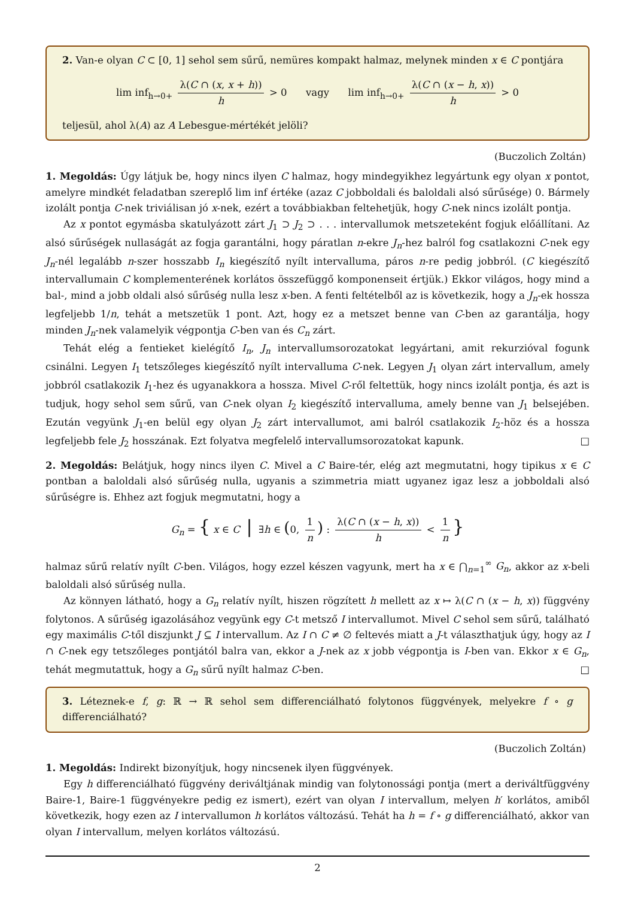2. Van-e olyan C ⊂ [0, 1] sehol sem sűrű, nemüres kompakt halmaz, melynek minden x ∈ C pontjára
lim inf<sub>h→0+</sub> λ(C ∩ (x, x + h)) h > 0 vagy lim inf<sub>h→0+</sub> λ(C ∩ (x − h, x)) h > 0
teljesül, ahol λ(A) az A Lebesgue-mértékét jelöli?
(Buczolich Zoltán)
1. Megoldás: Úgy látjuk be, hogy nincs ilyen C halmaz, hogy mindegyikhez legyártunk egy olyan x pontot, amelyre mindkét feladatban szereplő lim inf értéke (azaz C jobboldali és baloldali alsó sűrűsége) 0. Bármely izolált pontja C-nek triviálisan jó x-nek, ezért a továbbiakban feltehetjük, hogy C-nek nincs izolált pontja.
Az x pontot egymásba skatulyázott zárt J<sub>1</sub> ⊃ J<sub>2</sub> ⊃ . . . intervallumok metszeteként fogjuk előállítani. Az alsó sűrűségek nullaságát az fogja garantálni, hogy páratlan n-ekre J<sub>n</sub>-hez balról fog csatlakozni C-nek egy J<sub>n</sub>-nél legalább n-szer hosszabb I<sub>n</sub> kiegészítő nyílt intervalluma, páros n-re pedig jobbról. (C kiegészítő intervallumain C komplementerének korlátos összefüggő komponenseit értjük.) Ekkor világos, hogy mind a bal-, mind a jobb oldali alsó sűrűség nulla lesz x-ben. A fenti feltételből az is következik, hogy a J<sub>n</sub>-ek hossza legfeljebb 1/n, tehát a metszetük 1 pont. Azt, hogy ez a metszet benne van C-ben az garantálja, hogy minden J<sub>n</sub>-nek valamelyik végpontja C-ben van és C<sub>n</sub> zárt.
Tehát elég a fentieket kielégítő I<sub>n</sub>, J<sub>n</sub> intervallumsorozatokat legyártani, amit rekurzióval fogunk csinálni. Legyen I<sub>1</sub> tetszőleges kiegészítő nyílt intervalluma C-nek. Legyen J<sub>1</sub> olyan zárt intervallum, amely jobbról csatlakozik I<sub>1</sub>-hez és ugyanakkora a hossza. Mivel C-ről feltettük, hogy nincs izolált pontja, és azt is tudjuk, hogy sehol sem sűrű, van C-nek olyan I<sub>2</sub> kiegészítő intervalluma, amely benne van J<sub>1</sub> belsejében. Ezután vegyünk J<sub>1</sub>-en belül egy olyan J<sub>2</sub> zárt intervallumot, ami balról csatlakozik I<sub>2</sub>-höz és a hossza legfeljebb fele J<sub>2</sub> hosszának. Ezt folyatva megfelelő intervallumsorozatokat kapunk. □
2. Megoldás: Belátjuk, hogy nincs ilyen C. Mivel a C Baire-tér, elég azt megmutatni, hogy tipikus x ∈ C pontban a baloldali alsó sűrűség nulla, ugyanis a szimmetria miatt ugyanez igaz lesz a jobboldali alsó sűrűségre is. Ehhez azt fogjuk megmutatni, hogy a
G<sub>n</sub> = { x ∈ C | ∃h ∈ (0, 1 n) : λ(C ∩ (x − h, x)) h < 1 n }
halmaz sűrű relatív nyílt C-ben. Világos, hogy ezzel készen vagyunk, mert ha x ∈ ⋂<sub>n=1</sub><sup>∞</sup> G<sub>n</sub>, akkor az x-beli baloldali alsó sűrűség nulla.
Az könnyen látható, hogy a G<sub>n</sub> relatív nyílt, hiszen rögzített h mellett az x ↦ λ(C ∩ (x − h, x)) függvény folytonos. A sűrűség igazolásához vegyünk egy C-t metsző I intervallumot. Mivel C sehol sem sűrű, található egy maximális C-től diszjunkt J ⊆ I intervallum. Az I ∩ C ≠ ∅ feltevés miatt a J-t választhatjuk úgy, hogy az I ∩ C-nek egy tetszőleges pontjától balra van, ekkor a J-nek az x jobb végpontja is I-ben van. Ekkor x ∈ G<sub>n</sub>, tehát megmutattuk, hogy a G<sub>n</sub> sűrű nyílt halmaz C-ben. □
3. Léteznek-e f, g: ℝ → ℝ sehol sem differenciálható folytonos függvények, melyekre f ∘ g differenciálható?
(Buczolich Zoltán)
1. Megoldás: Indirekt bizonyítjuk, hogy nincsenek ilyen függvények.
Egy h differenciálható függvény deriváltjának mindig van folytonossági pontja (mert a deriváltfüggvény Baire-1, Baire-1 függvényekre pedig ez ismert), ezért van olyan I intervallum, melyen h′ korlátos, amiből következik, hogy ezen az I intervallumon h korlátos változású. Tehát ha h = f ∘ g differenciálható, akkor van olyan I intervallum, melyen korlátos változású.
2